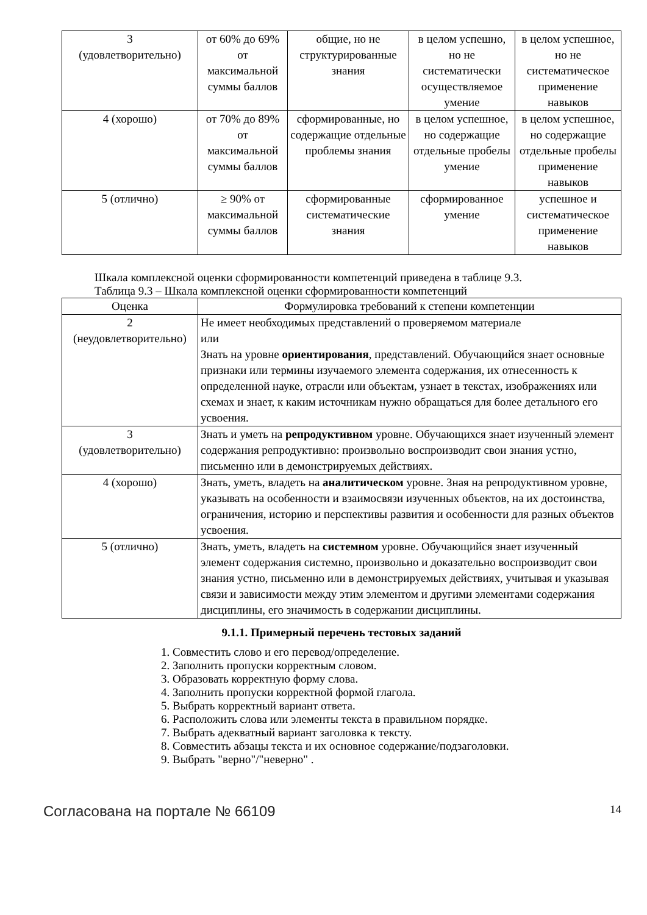| 3 (удовлетворительно) | от 60% до 69% от максимальной суммы баллов | общие, но не структурированные знания | в целом успешно, но не систематически осуществляемое умение | в целом успешное, но не систематическое применение навыков |
| 4 (хорошо) | от 70% до 89% от максимальной суммы баллов | сформированные, но содержащие отдельные проблемы знания | в целом успешное, но содержащие отдельные пробелы умение | в целом успешное, но содержащие отдельные пробелы применение навыков |
| 5 (отлично) | ≥ 90% от максимальной суммы баллов | сформированные систематические знания | сформированное умение | успешное и систематическое применение навыков |
Шкала комплексной оценки сформированности компетенций приведена в таблице 9.3.
Таблица 9.3 – Шкала комплексной оценки сформированности компетенций
| Оценка | Формулировка требований к степени компетенции |
| --- | --- |
| 2 (неудовлетворительно) | Не имеет необходимых представлений о проверяемом материале или Знать на уровне ориентирования , представлений. Обучающийся знает основные признаки или термины изучаемого элемента содержания, их отнесенность к определенной науке, отрасли или объектам, узнает в текстах, изображениях или схемах и знает, к каким источникам нужно обращаться для более детального его усвоения. |
| 3 (удовлетворительно) | Знать и уметь на репродуктивном уровне. Обучающихся знает изученный элемент содержания репродуктивно: произвольно воспроизводит свои знания устно, письменно или в демонстрируемых действиях. |
| 4 (хорошо) | Знать, уметь, владеть на аналитическом уровне. Зная на репродуктивном уровне, указывать на особенности и взаимосвязи изученных объектов, на их достоинства, ограничения, историю и перспективы развития и особенности для разных объектов усвоения. |
| 5 (отлично) | Знать, уметь, владеть на системном уровне. Обучающийся знает изученный элемент содержания системно, произвольно и доказательно воспроизводит свои знания устно, письменно или в демонстрируемых действиях, учитывая и указывая связи и зависимости между этим элементом и другими элементами содержания дисциплины, его значимость в содержании дисциплины. |
9.1.1. Примерный перечень тестовых заданий
1. Совместить слово и его перевод/определение.
2. Заполнить пропуски корректным словом.
3. Образовать корректную форму слова.
4. Заполнить пропуски корректной формой глагола.
5. Выбрать корректный вариант ответа.
6. Расположить слова или элементы текста в правильном порядке.
7. Выбрать адекватный вариант заголовка к тексту.
8. Совместить абзацы текста и их основное содержание/подзаголовки.
9. Выбрать "верно"/"неверно" .
Согласована на портале № 66109 14